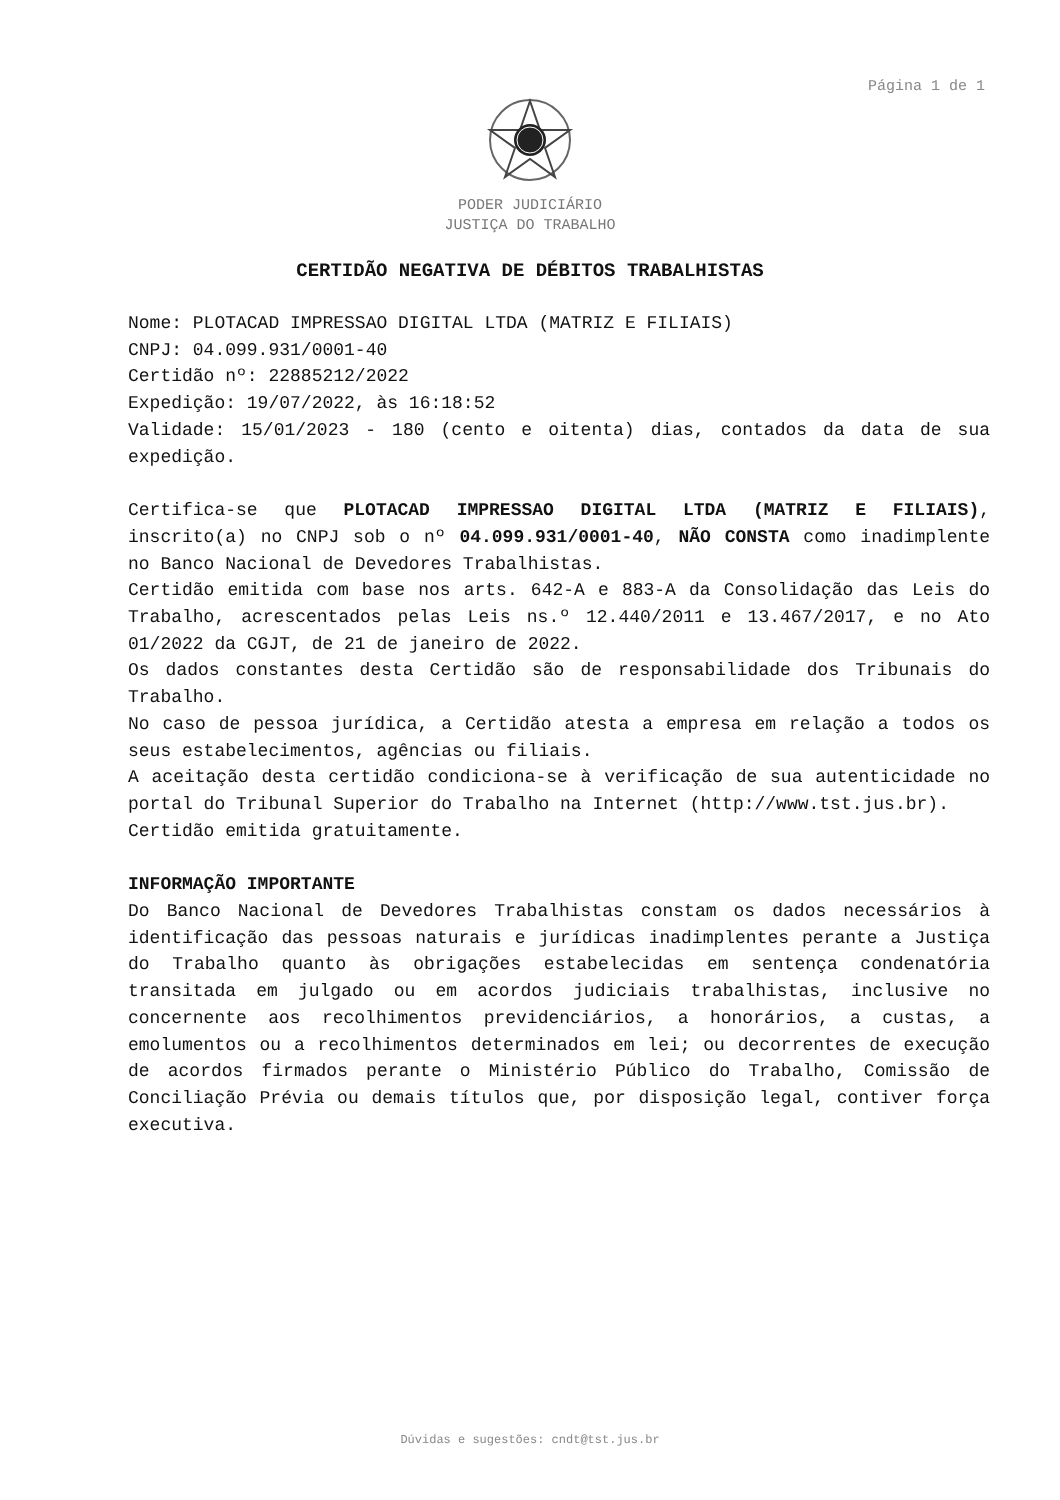Página 1 de 1
PODER JUDICIÁRIO
JUSTIÇA DO TRABALHO
CERTIDÃO NEGATIVA DE DÉBITOS TRABALHISTAS
Nome: PLOTACAD IMPRESSAO DIGITAL LTDA (MATRIZ E FILIAIS)
CNPJ: 04.099.931/0001-40
Certidão nº: 22885212/2022
Expedição: 19/07/2022, às 16:18:52
Validade: 15/01/2023 - 180 (cento e oitenta) dias, contados da data de sua expedição.
Certifica-se que PLOTACAD IMPRESSAO DIGITAL LTDA (MATRIZ E FILIAIS), inscrito(a) no CNPJ sob o nº 04.099.931/0001-40, NÃO CONSTA como inadimplente no Banco Nacional de Devedores Trabalhistas.
Certidão emitida com base nos arts. 642-A e 883-A da Consolidação das Leis do Trabalho, acrescentados pelas Leis ns.º 12.440/2011 e 13.467/2017, e no Ato 01/2022 da CGJT, de 21 de janeiro de 2022.
Os dados constantes desta Certidão são de responsabilidade dos Tribunais do Trabalho.
No caso de pessoa jurídica, a Certidão atesta a empresa em relação a todos os seus estabelecimentos, agências ou filiais.
A aceitação desta certidão condiciona-se à verificação de sua autenticidade no portal do Tribunal Superior do Trabalho na Internet (http://www.tst.jus.br).
Certidão emitida gratuitamente.
INFORMAÇÃO IMPORTANTE
Do Banco Nacional de Devedores Trabalhistas constam os dados necessários à identificação das pessoas naturais e jurídicas inadimplentes perante a Justiça do Trabalho quanto às obrigações estabelecidas em sentença condenatória transitada em julgado ou em acordos judiciais trabalhistas, inclusive no concernente aos recolhimentos previdenciários, a honorários, a custas, a emolumentos ou a recolhimentos determinados em lei; ou decorrentes de execução de acordos firmados perante o Ministério Público do Trabalho, Comissão de Conciliação Prévia ou demais títulos que, por disposição legal, contiver força executiva.
Dúvidas e sugestões: cndt@tst.jus.br